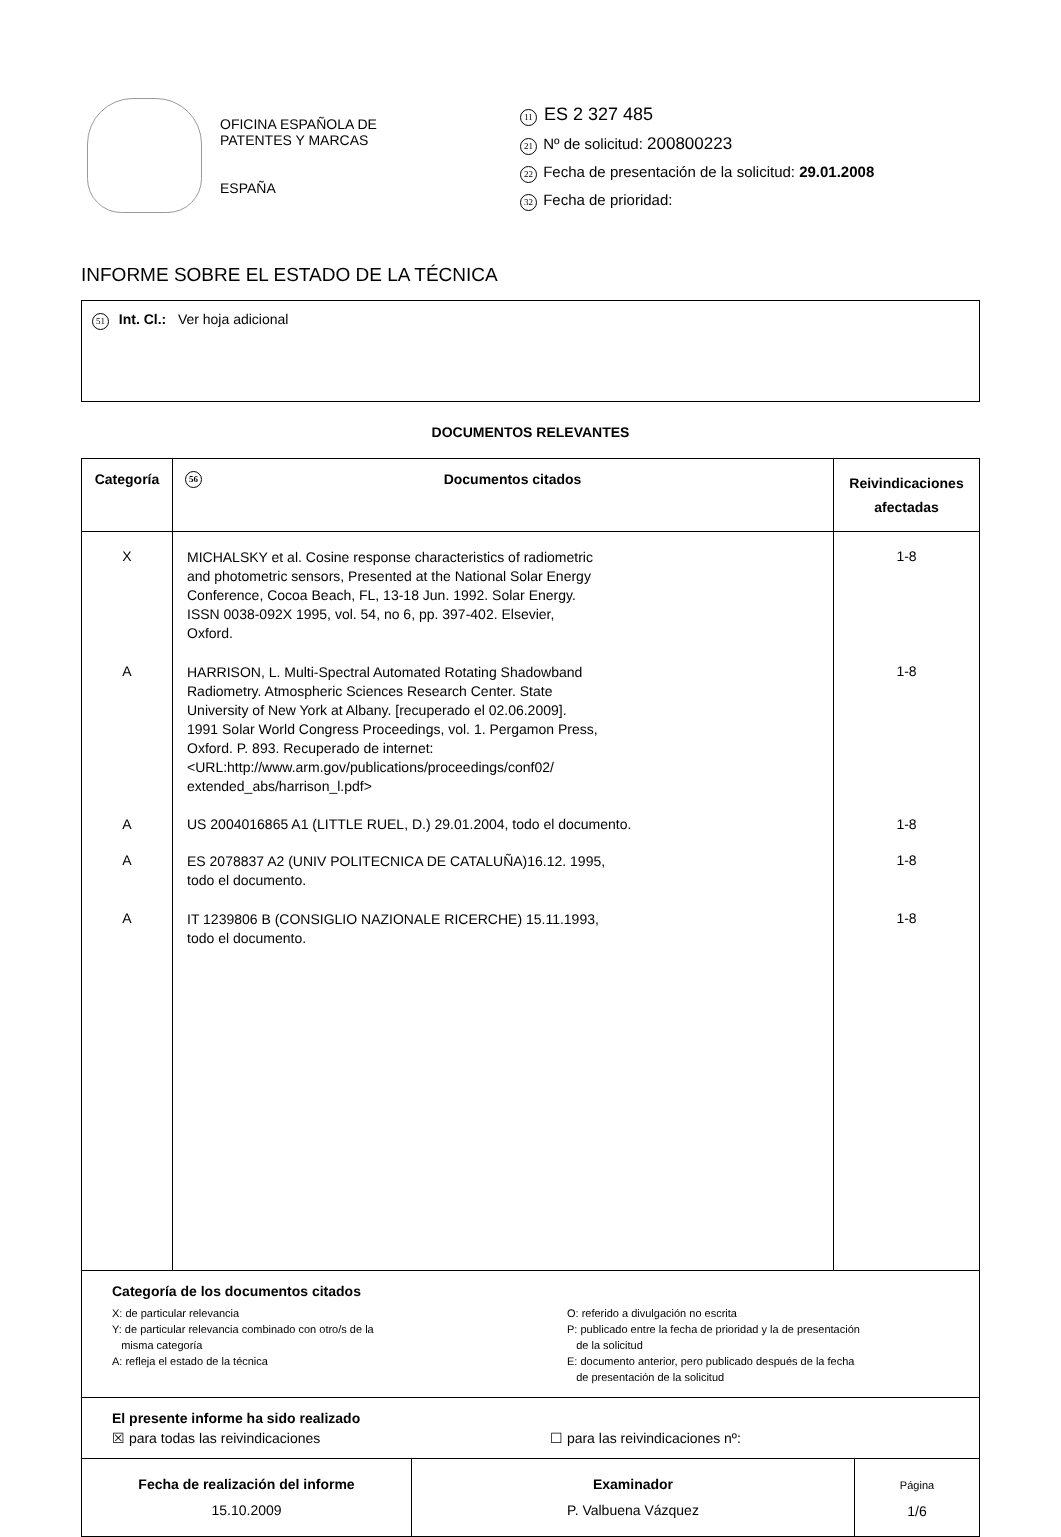OFICINA ESPAÑOLA DE
PATENTES Y MARCAS
ESPAÑA
11 ES 2 327 485
21 Nº de solicitud: 200800223
22 Fecha de presentación de la solicitud: 29.01.2008
32 Fecha de prioridad:
INFORME SOBRE EL ESTADO DE LA TÉCNICA
51 Int. Cl.: Ver hoja adicional
DOCUMENTOS RELEVANTES
| Categoría | 56 Documentos citados | Reivindicaciones afectadas |
| --- | --- | --- |
| X | MICHALSKY et al. Cosine response characteristics of radiometric and photometric sensors, Presented at the National Solar Energy Conference, Cocoa Beach, FL, 13-18 Jun. 1992. Solar Energy. ISSN 0038-092X 1995, vol. 54, no 6, pp. 397-402. Elsevier, Oxford. | 1-8 |
| A | HARRISON, L. Multi-Spectral Automated Rotating Shadowband Radiometry. Atmospheric Sciences Research Center. State University of New York at Albany. [recuperado el 02.06.2009]. 1991 Solar World Congress Proceedings, vol. 1. Pergamon Press, Oxford. P. 893. Recuperado de internet: <URL:http://www.arm.gov/publications/proceedings/conf02/ extended_abs/harrison_l.pdf> | 1-8 |
| A | US 2004016865 A1 (LITTLE RUEL, D.) 29.01.2004, todo el documento. | 1-8 |
| A | ES 2078837 A2 (UNIV POLITECNICA DE CATALUÑA)16.12. 1995, todo el documento. | 1-8 |
| A | IT 1239806 B (CONSIGLIO NAZIONALE RICERCHE) 15.11.1993, todo el documento. | 1-8 |
| Categoría de los documentos citados X: de particular relevancia Y: de particular relevancia combinado con otro/s de la misma categoría A: refleja el estado de la técnica O: referido a divulgación no escrita P: publicado entre la fecha de prioridad y la de presentación de la solicitud E: documento anterior, pero publicado después de la fecha de presentación de la solicitud | | |
| El presente informe ha sido realizado ☒ para todas las reivindicaciones ☐ para las reivindicaciones nº: | | |
| Fecha de realización del informe 15.10.2009 | Examinador P. Valbuena Vázquez | Página 1/6 |